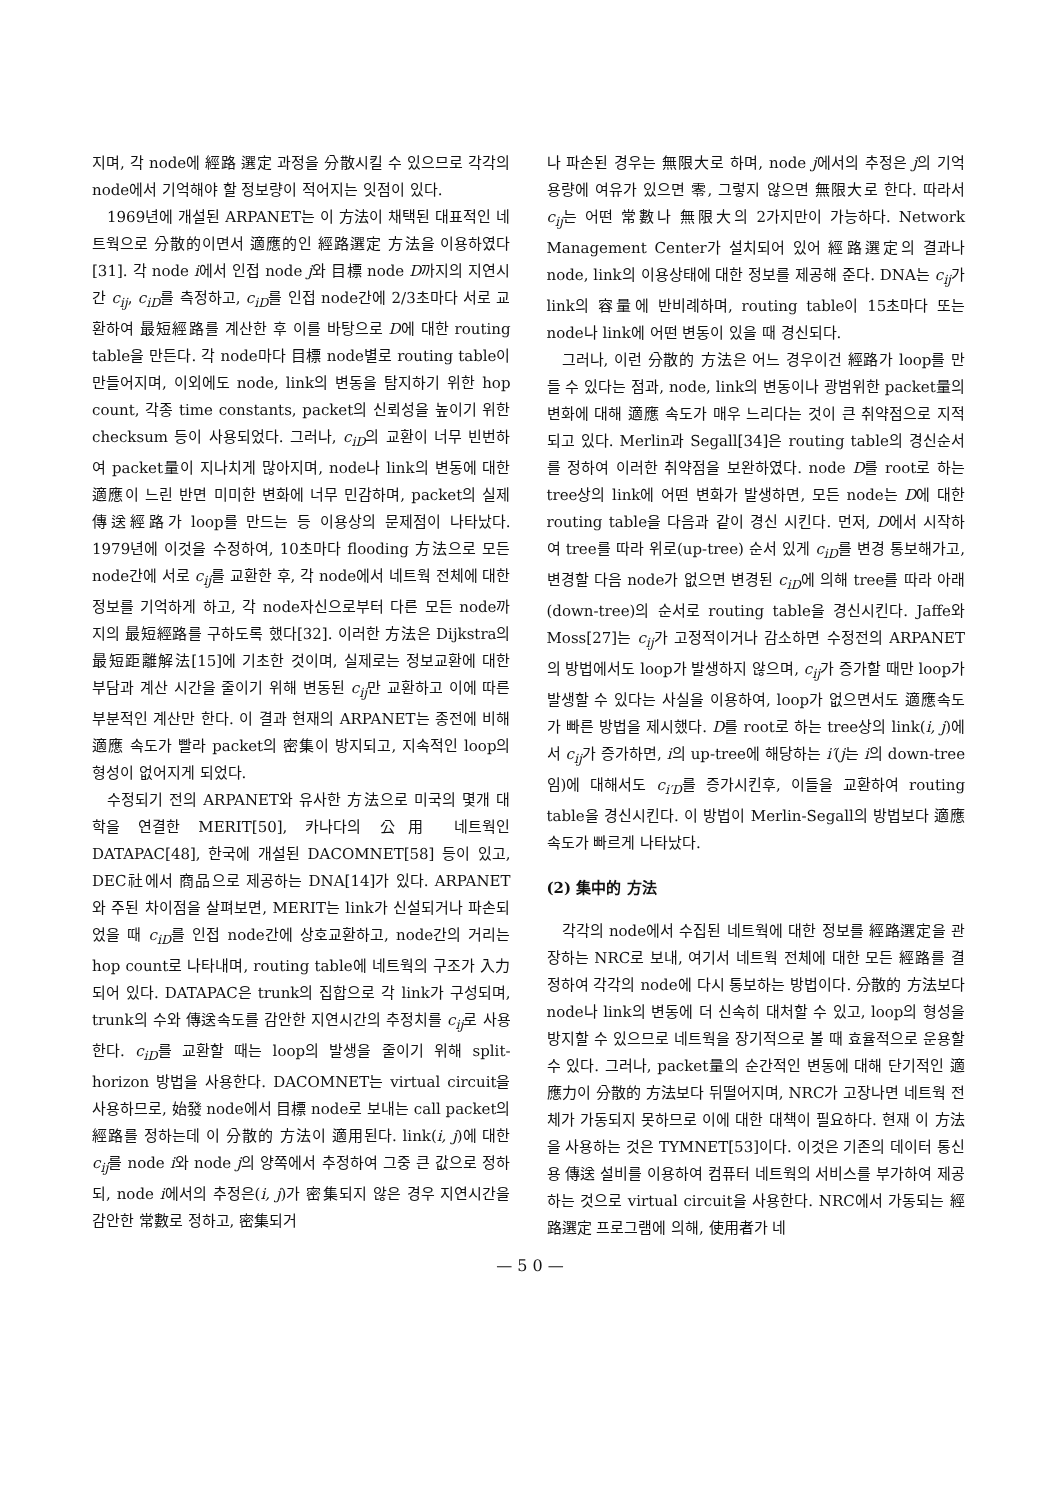지며, 각 node에 經路 選定 과정을 分散시킬 수 있으므로 각각의 node에서 기억해야 할 정보량이 적어지는 잇점이 있다.
1969년에 개설된 ARPANET는 이 方法이 채택된 대표적인 네트웍으로 分散的이면서 適應的인 經路選定 方法을 이용하였다[31]. 각 node i에서 인접 node j와 目標 node D까지의 지연시간 c<sub>ij</sub>, c<sub>iD</sub>를 측정하고, c<sub>iD</sub>를 인접 node간에 2/3초마다 서로 교환하여 最短經路를 계산한 후 이를 바탕으로 D에 대한 routing table을 만든다. 각 node마다 目標 node별로 routing table이 만들어지며, 이외에도 node, link의 변동을 탐지하기 위한 hop count, 각종 time constants, packet의 신뢰성을 높이기 위한 checksum 등이 사용되었다. 그러나, c<sub>iD</sub>의 교환이 너무 빈번하여 packet量이 지나치게 많아지며, node나 link의 변동에 대한 適應이 느린 반면 미미한 변화에 너무 민감하며, packet의 실제 傳送經路가 loop를 만드는 등 이용상의 문제점이 나타났다. 1979년에 이것을 수정하여, 10초마다 flooding 方法으로 모든 node간에 서로 c<sub>ij</sub>를 교환한 후, 각 node에서 네트웍 전체에 대한 정보를 기억하게 하고, 각 node자신으로부터 다른 모든 node까지의 最短經路를 구하도록 했다[32]. 이러한 方法은 Dijkstra의 最短距離解法[15]에 기초한 것이며, 실제로는 정보교환에 대한 부담과 계산 시간을 줄이기 위해 변동된 c<sub>ij</sub>만 교환하고 이에 따른 부분적인 계산만 한다. 이 결과 현재의 ARPANET는 종전에 비해 適應 속도가 빨라 packet의 密集이 방지되고, 지속적인 loop의 형성이 없어지게 되었다.
수정되기 전의 ARPANET와 유사한 方法으로 미국의 몇개 대학을 연결한 MERIT[50], 카나다의 公用 네트웍인 DATAPAC[48], 한국에 개설된 DACOMNET[58] 등이 있고, DEC社에서 商品으로 제공하는 DNA[14]가 있다. ARPANET와 주된 차이점을 살펴보면, MERIT는 link가 신설되거나 파손되었을 때 c<sub>iD</sub>를 인접 node간에 상호교환하고, node간의 거리는 hop count로 나타내며, routing table에 네트웍의 구조가 入力되어 있다. DATAPAC은 trunk의 집합으로 각 link가 구성되며, trunk의 수와 傳送속도를 감안한 지연시간의 추정치를 c<sub>ij</sub>로 사용한다. c<sub>iD</sub>를 교환할 때는 loop의 발생을 줄이기 위해 split-horizon 방법을 사용한다. DACOMNET는 virtual circuit을 사용하므로, 始發 node에서 目標 node로 보내는 call packet의 經路를 정하는데 이 分散的 方法이 適用된다. link(i, j)에 대한 c<sub>ij</sub>를 node i와 node j의 양쪽에서 추정하여 그중 큰 값으로 정하되, node i에서의 추정은(i, j)가 密集되지 않은 경우 지연시간을 감안한 常數로 정하고, 密集되거
나 파손된 경우는 無限大로 하며, node j에서의 추정은 j의 기억용량에 여유가 있으면 零, 그렇지 않으면 無限大로 한다. 따라서 c<sub>ij</sub>는 어떤 常數나 無限大의 2가지만이 가능하다. Network Management Center가 설치되어 있어 經路選定의 결과나 node, link의 이용상태에 대한 정보를 제공해 준다. DNA는 c<sub>ij</sub>가 link의 容量에 반비례하며, routing table이 15초마다 또는 node나 link에 어떤 변동이 있을 때 경신되다.
그러나, 이런 分散的 方法은 어느 경우이건 經路가 loop를 만들 수 있다는 점과, node, link의 변동이나 광범위한 packet量의 변화에 대해 適應 속도가 매우 느리다는 것이 큰 취약점으로 지적되고 있다. Merlin과 Segall[34]은 routing table의 경신순서를 정하여 이러한 취약점을 보완하였다. node D를 root로 하는 tree상의 link에 어떤 변화가 발생하면, 모든 node는 D에 대한 routing table을 다음과 같이 경신 시킨다. 먼저, D에서 시작하여 tree를 따라 위로(up-tree) 순서 있게 c<sub>iD</sub>를 변경 통보해가고, 변경할 다음 node가 없으면 변경된 c<sub>iD</sub>에 의해 tree를 따라 아래(down-tree)의 순서로 routing table을 경신시킨다. Jaffe와 Moss[27]는 c<sub>ij</sub>가 고정적이거나 감소하면 수정전의 ARPANET의 방법에서도 loop가 발생하지 않으며, c<sub>ij</sub>가 증가할 때만 loop가 발생할 수 있다는 사실을 이용하여, loop가 없으면서도 適應속도가 빠른 방법을 제시했다. D를 root로 하는 tree상의 link(i, j)에서 c<sub>ij</sub>가 증가하면, i의 up-tree에 해당하는 i′(j는 i의 down-tree임)에 대해서도 c<sub>i′D</sub>를 증가시킨후, 이들을 교환하여 routing table을 경신시킨다. 이 방법이 Merlin-Segall의 방법보다 適應속도가 빠르게 나타났다.
(2) 集中的 方法
각각의 node에서 수집된 네트웍에 대한 정보를 經路選定을 관장하는 NRC로 보내, 여기서 네트웍 전체에 대한 모든 經路를 결정하여 각각의 node에 다시 통보하는 방법이다. 分散的 方法보다 node나 link의 변동에 더 신속히 대처할 수 있고, loop의 형성을 방지할 수 있으므로 네트웍을 장기적으로 볼 때 효율적으로 운용할 수 있다. 그러나, packet量의 순간적인 변동에 대해 단기적인 適應力이 分散的 方法보다 뒤떨어지며, NRC가 고장나면 네트웍 전체가 가동되지 못하므로 이에 대한 대책이 필요하다. 현재 이 方法을 사용하는 것은 TYMNET[53]이다. 이것은 기존의 데이터 통신용 傳送 설비를 이용하여 컴퓨터 네트웍의 서비스를 부가하여 제공하는 것으로 virtual circuit을 사용한다. NRC에서 가동되는 經路選定 프로그램에 의해, 使用者가 네
— 5 0 —